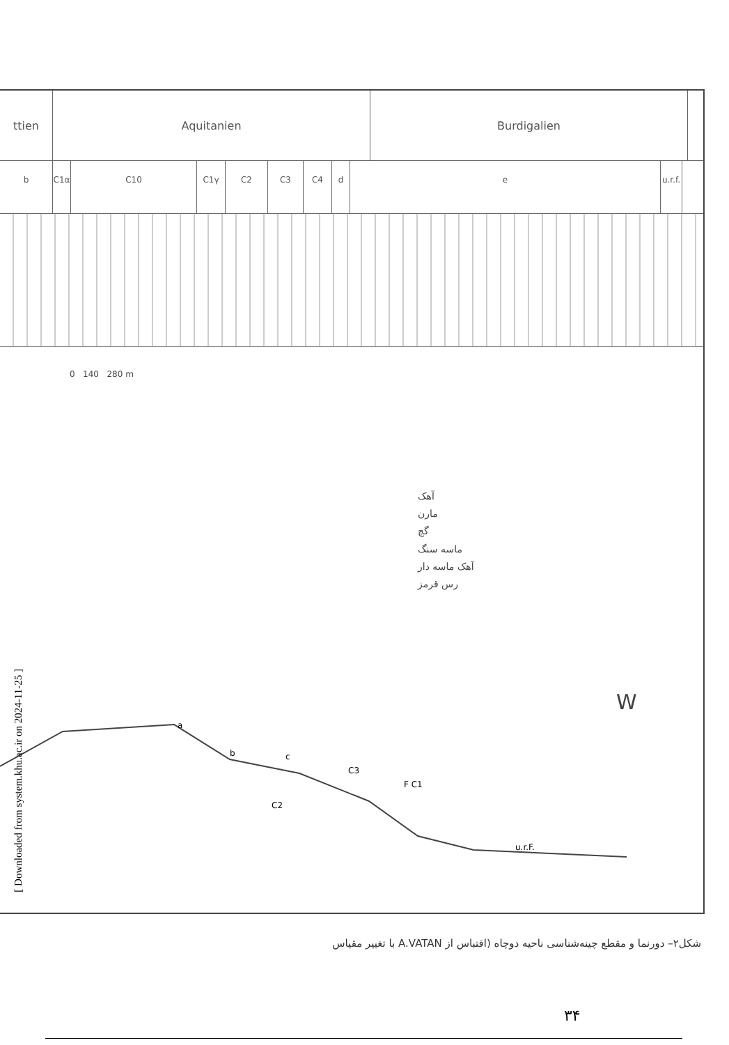ttien Aquitanien Burdigalien
b C1α C10 C1γ C2 C3 C4 d e u.r.f.
0 140 280 m
آهک
مارن
گچ
ماسه سنگ
آهک ماسه دار
رس قرمز
W
a
b
c
C3
F C1
C2
u.r.F.
[ Downloaded from system.khu.ac.ir on 2024-11-25 ]
شکل۲– دورنما و مقطع چینه‌شناسی ناحیه دوچاه (اقتباس از A.VATAN با تغییر مقیاس
۳۴